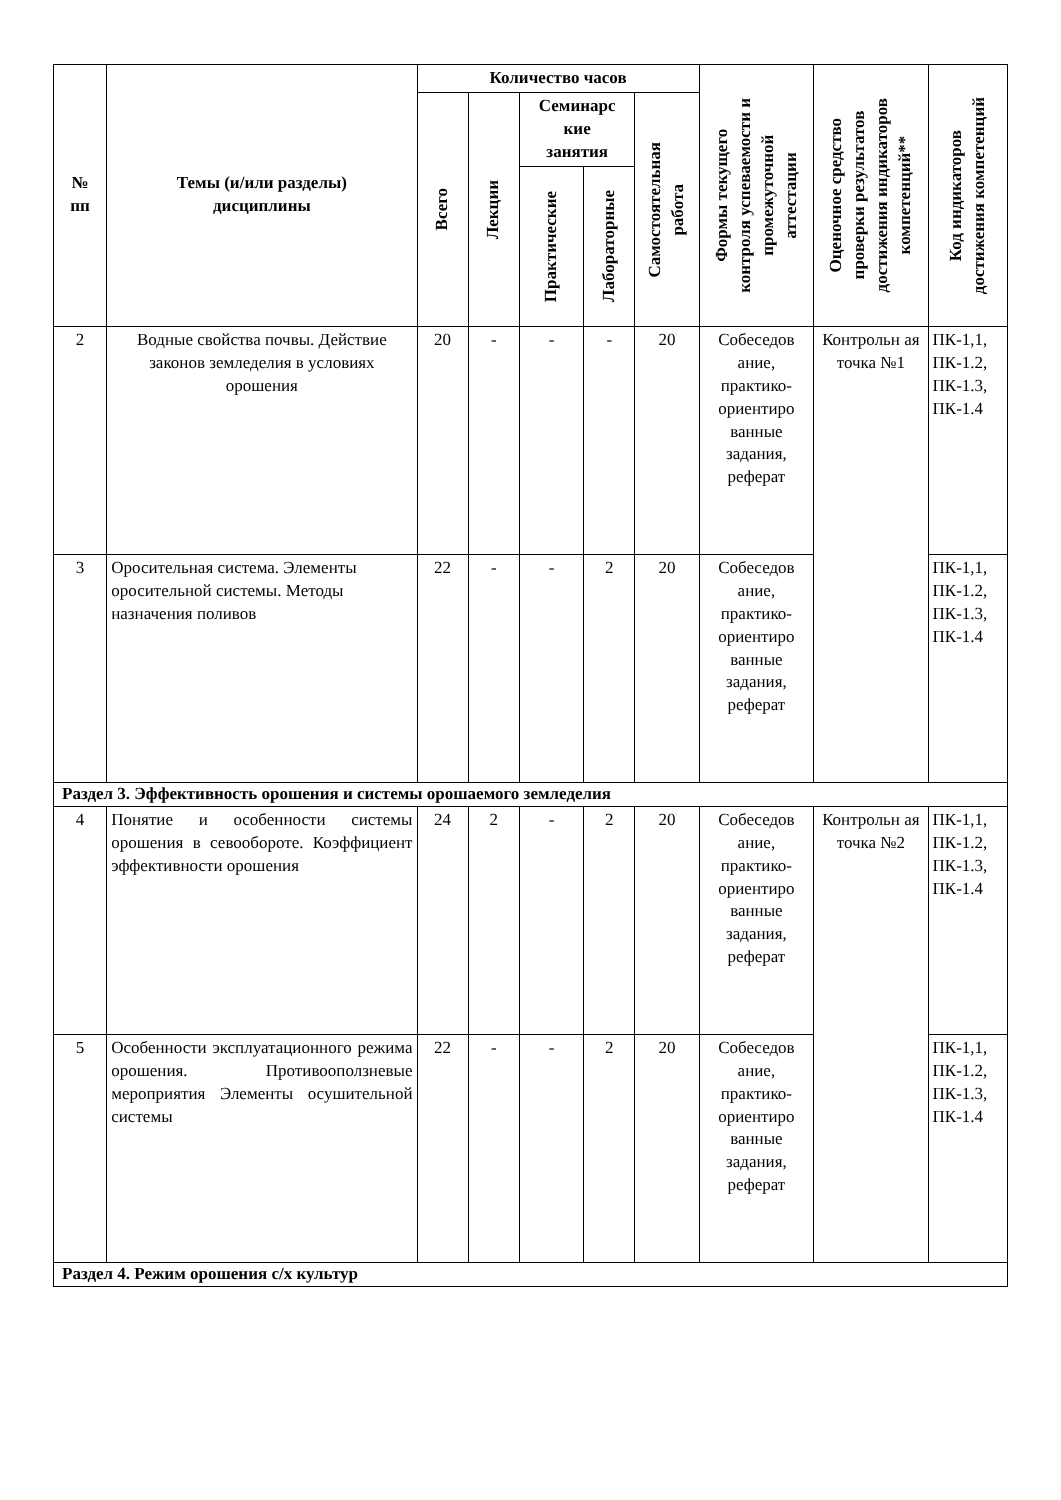| № пп | Темы (и/или разделы) дисциплины | Количество часов | | | | | Формы текущего контроля успеваемости и промежуточной аттестации | Оценочное средство проверки результатов достижения индикаторов компетенций** | Код индикаторов достижения компетенций |
| --- | --- | --- | --- | --- | --- | --- | --- | --- | --- |
| | | Всего | Лекции | Семинарс кие занятия | | Самостоятельная работа | | | |
| | | | | Практические | Лабораторные | | | | |
| 2 | Водные свойства почвы. Действие законов земледелия в условиях орошения | 20 | - | - | - | 20 | Собеседов ание, практико-ориентиро ванные задания, реферат | Контрольн ая точка №1 | ПК-1,1, ПК-1.2, ПК-1.3, ПК-1.4 |
| 3 | Оросительная система. Элементы оросительной системы. Методы назначения поливов | 22 | - | - | 2 | 20 | Собеседов ание, практико-ориентиро ванные задания, реферат | | ПК-1,1, ПК-1.2, ПК-1.3, ПК-1.4 |
| Раздел 3. Эффективность орошения и системы орошаемого земледелия | | | | | | | | | |
| 4 | Понятие и особенности системы орошения в севообороте. Коэффициент эффективности орошения | 24 | 2 | - | 2 | 20 | Собеседов ание, практико-ориентиро ванные задания, реферат | Контрольн ая точка №2 | ПК-1,1, ПК-1.2, ПК-1.3, ПК-1.4 |
| 5 | Особенности эксплуатационного режима орошения. Противооползневые мероприятия Элементы осушительной системы | 22 | - | - | 2 | 20 | Собеседов ание, практико-ориентиро ванные задания, реферат | | ПК-1,1, ПК-1.2, ПК-1.3, ПК-1.4 |
| Раздел 4. Режим орошения с/х культур | | | | | | | | | |